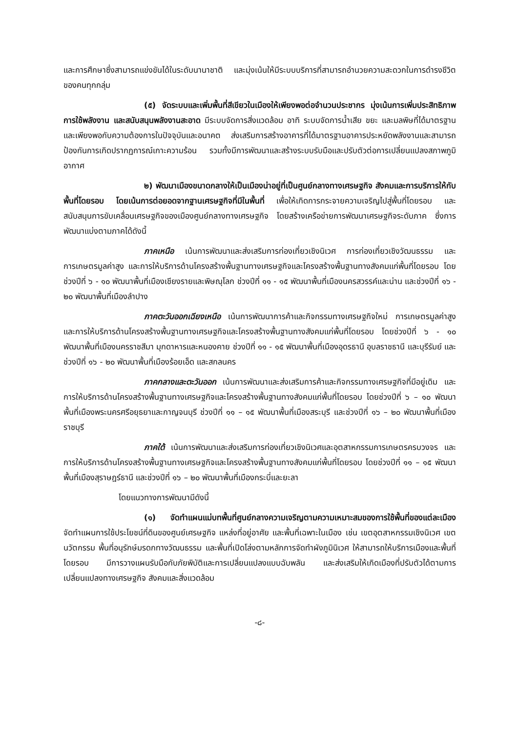และการศึกษาซึ่งสามารถแข่งขันได้ในระดับนานาชาติ และมุ่งเน้นให้มีระบบบริการที่สามารถอำนวยความสะดวกในการดำรงชีวิตของคนทุกกลุ่ม
(๕) จัดระบบและเพิ่มพื้นที่สีเขียวในเมืองให้เพียงพอต่อจำนวนประชากร มุ่งเน้นการเพิ่มประสิทธิภาพการใช้พลังงาน และสนับสนุนพลังงานสะอาด มีระบบจัดการสิ่งแวดล้อม อาทิ ระบบจัดการน้ำเสีย ขยะ และมลพิษที่ได้มาตรฐานและเพียงพอกับความต้องการในปัจจุบันและอนาคต ส่งเสริมการสร้างอาคารที่ได้มาตรฐานอาคารประหยัดพลังงานและสามารถป้องกันการเกิดปรากฏการณ์เกาะความร้อน รวมทั้งมีการพัฒนาและสร้างระบบรับมือและปรับตัวต่อการเปลี่ยนแปลงสภาพภูมิอากาศ
๒) พัฒนาเมืองขนาดกลางให้เป็นเมืองน่าอยู่ที่เป็นศูนย์กลางทางเศรษฐกิจ สังคมและการบริการให้กับพื้นที่โดยรอบ โดยเน้นการต่อยอดจากฐานเศรษฐกิจที่มีในพื้นที่ เพื่อให้เกิดการกระจายความเจริญไปสู่พื้นที่โดยรอบ และสนับสนุนการขับเคลื่อนเศรษฐกิจของเมืองศูนย์กลางทางเศรษฐกิจ โดยสร้างเครือข่ายการพัฒนาเศรษฐกิจระดับภาค ซึ่งการพัฒนาแบ่งตามภาคได้ดังนี้
ภาคเหนือ เน้นการพัฒนาและส่งเสริมการท่องเที่ยวเชิงนิเวศ การท่องเที่ยวเชิงวัฒนธรรม และการเกษตรมูลค่าสูง และการให้บริการด้านโครงสร้างพื้นฐานทางเศรษฐกิจและโครงสร้างพื้นฐานทางสังคมแก่พื้นที่โดยรอบ โดยช่วงปีที่ ๖ - ๑๐ พัฒนาพื้นที่เมืองเชียงรายและพิษณุโลก ช่วงปีที่ ๑๑ - ๑๕ พัฒนาพื้นที่เมืองนครสวรรค์และน่าน และช่วงปีที่ ๑๖ - ๒๐ พัฒนาพื้นที่เมืองลำปาง
ภาคตะวันออกเฉียงเหนือ เน้นการพัฒนาการค้าและกิจกรรมทางเศรษฐกิจใหม่ การเกษตรมูลค่าสูง และการให้บริการด้านโครงสร้างพื้นฐานทางเศรษฐกิจและโครงสร้างพื้นฐานทางสังคมแก่พื้นที่โดยรอบ โดยช่วงปีที่ ๖ - ๑๐ พัฒนาพื้นที่เมืองนครราชสีมา มุกดาหารและหนองคาย ช่วงปีที่ ๑๑ - ๑๕ พัฒนาพื้นที่เมืองอุดรธานี อุบลราชธานี และบุรีรัมย์ และช่วงปีที่ ๑๖ - ๒๐ พัฒนาพื้นที่เมืองร้อยเอ็ด และสกลนคร
ภาคกลางและตะวันออก เน้นการพัฒนาและส่งเสริมการค้าและกิจกรรมทางเศรษฐกิจที่มีอยู่เดิม และการให้บริการด้านโครงสร้างพื้นฐานทางเศรษฐกิจและโครงสร้างพื้นฐานทางสังคมแก่พื้นที่โดยรอบ โดยช่วงปีที่ ๖ – ๑๐ พัฒนาพื้นที่เมืองพระนครศรีอยุธยาและกาญจนบุรี ช่วงปีที่ ๑๑ – ๑๕ พัฒนาพื้นที่เมืองสระบุรี และช่วงปีที่ ๑๖ – ๒๐ พัฒนาพื้นที่เมืองราชบุรี
ภาคใต้ เน้นการพัฒนาและส่งเสริมการท่องเที่ยวเชิงนิเวศและอุตสาหกรรมการเกษตรครบวงจร และการให้บริการด้านโครงสร้างพื้นฐานทางเศรษฐกิจและโครงสร้างพื้นฐานทางสังคมแก่พื้นที่โดยรอบ โดยช่วงปีที่ ๑๑ – ๑๕ พัฒนาพื้นที่เมืองสุราษฎร์ธานี และช่วงปีที่ ๑๖ – ๒๐ พัฒนาพื้นที่เมืองกระบี่และยะลา
โดยแนวทางการพัฒนามีดังนี้
(๑) จัดทำแผนแม่บทพื้นที่ศูนย์กลางความเจริญตามความเหมาะสมของการใช้พื้นที่ของแต่ละเมือง จัดทำแผนการใช้ประโยชน์ที่ดินของศูนย์เศรษฐกิจ แหล่งที่อยู่อาศัย และพื้นที่เฉพาะในเมือง เช่น เขตอุตสาหกรรมเชิงนิเวศ เขตนวัตกรรม พื้นที่อนุรักษ์มรดกทางวัฒนธรรม และพื้นที่เปิดโล่งตามหลักการจัดทำผังภูมินิเวศ ให้สามารถให้บริการเมืองและพื้นที่โดยรอบ มีการวางแผนรับมือกับภัยพิบัติและการเปลี่ยนแปลงแบบฉับพลัน และส่งเสริมให้เกิดเมืองที่ปรับตัวได้ตามการเปลี่ยนแปลงทางเศรษฐกิจ สังคมและสิ่งแวดล้อม
-๘-